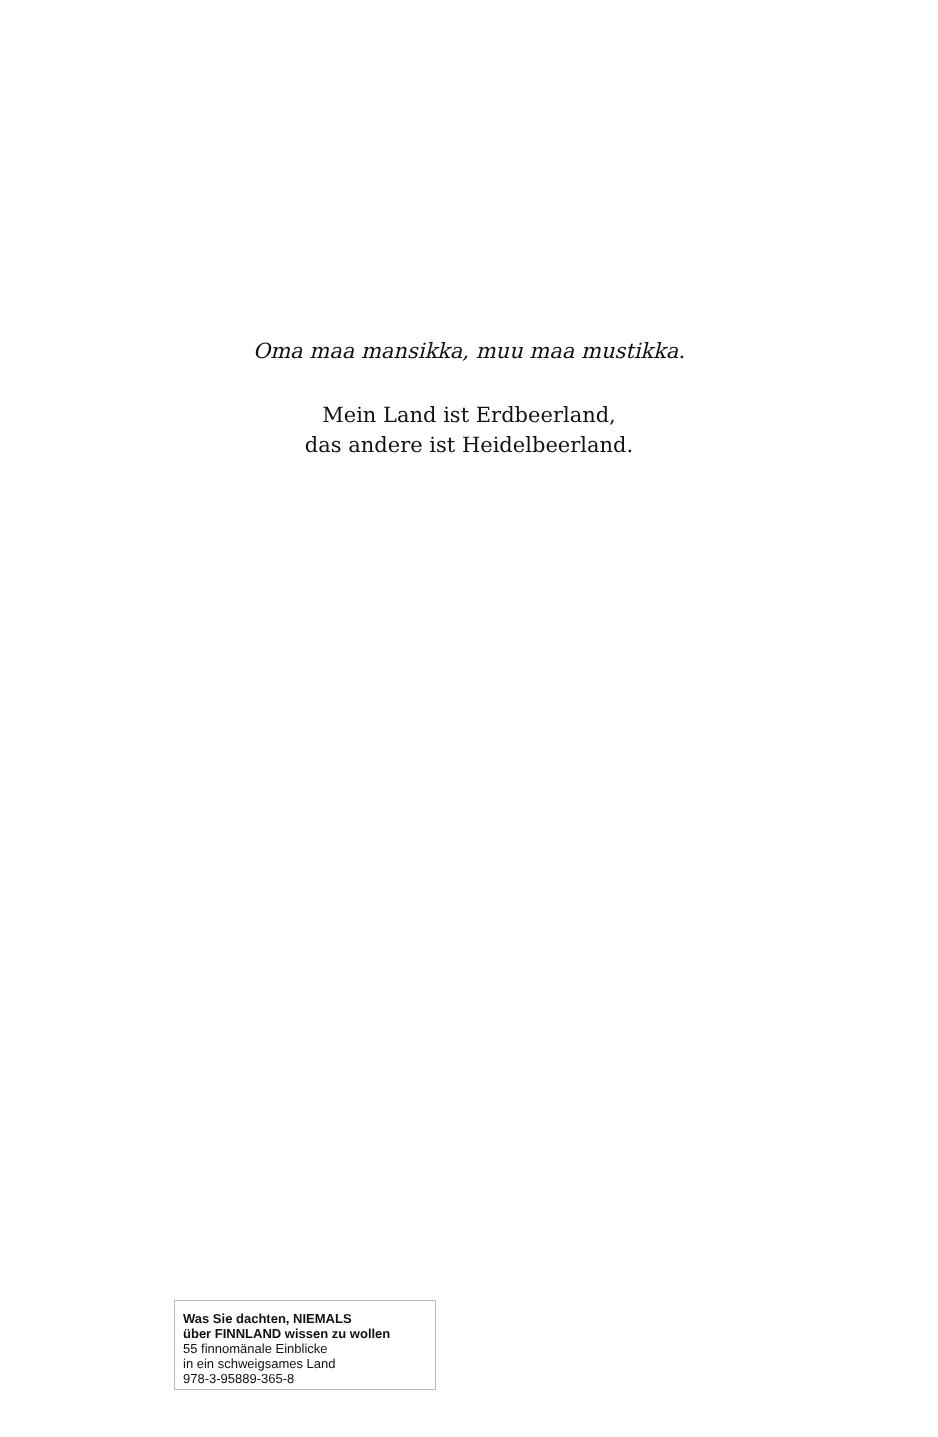Oma maa mansikka, muu maa mustikka.
Mein Land ist Erdbeerland,
das andere ist Heidelbeerland.
Was Sie dachten, NIEMALS
über FINNLAND wissen zu wollen
55 finnomänale Einblicke
in ein schweigsames Land
978-3-95889-365-8